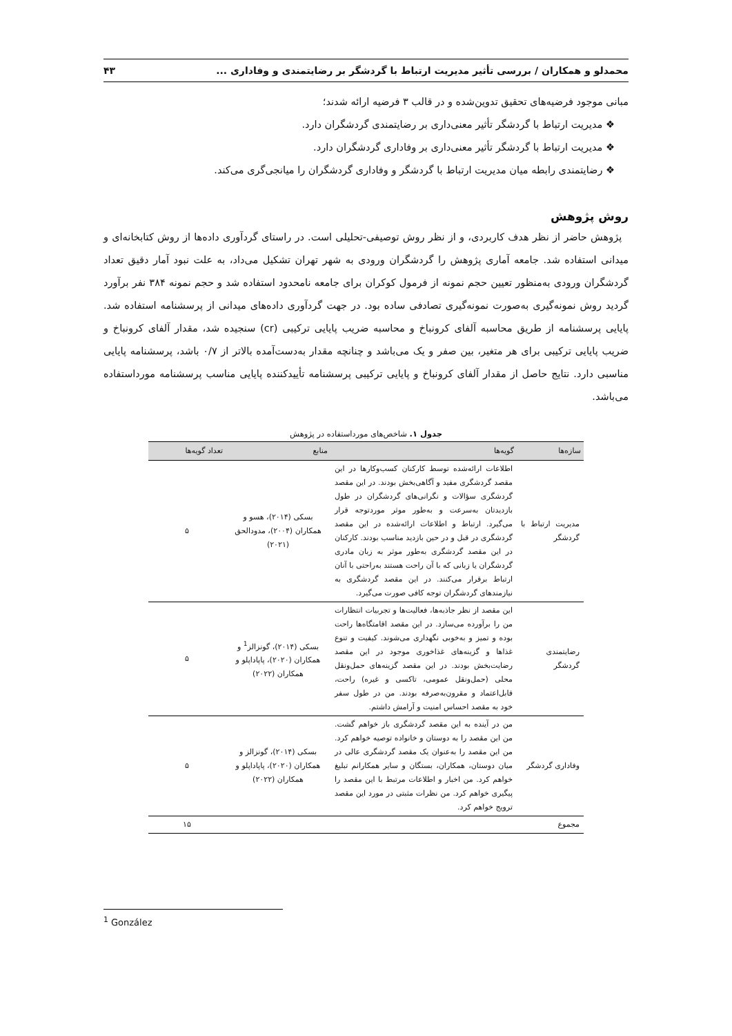محمدلو و همکاران / بررسی تأثیر مدیریت ارتباط با گردشگر بر رضایتمندی و وفاداری ... ۴۳
مبانی موجود فرضیه‌های تحقیق تدوین‌شده و در قالب ۳ فرضیه ارائه شدند؛
❖ مدیریت ارتباط با گردشگر تأثیر معنی‌داری بر رضایتمندی گردشگران دارد.
❖ مدیریت ارتباط با گردشگر تأثیر معنی‌داری بر وفاداری گردشگران دارد.
❖ رضایتمندی رابطه میان مدیریت ارتباط با گردشگر و وفاداری گردشگران را میانجی‌گری می‌کند.
روش پژوهش
پژوهش حاضر از نظر هدف کاربردی، و از نظر روش توصیفی-تحلیلی است. در راستای گردآوری داده‌ها از روش کتابخانه‌ای و میدانی استفاده شد. جامعه آماری پژوهش را گردشگران ورودی به شهر تهران تشکیل می‌داد، به علت نبود آمار دقیق تعداد گردشگران ورودی به‌منظور تعیین حجم نمونه از فرمول کوکران برای جامعه نامحدود استفاده شد و حجم نمونه ۳۸۴ نفر برآورد گردید روش نمونه‌گیری به‌صورت نمونه‌گیری تصادفی ساده بود. در جهت گردآوری داده‌های میدانی از پرسشنامه استفاده شد. پایایی پرسشنامه از طریق محاسبه آلفای کرونباخ و محاسبه ضریب پایایی ترکیبی (cr) سنجیده شد، مقدار آلفای کرونباخ و ضریب پایایی ترکیبی برای هر متغیر، بین صفر و یک می‌باشد و چنانچه مقدار به‌دست‌آمده بالاتر از ۰/۷ باشد، پرسشنامه پایایی مناسبی دارد. نتایج حاصل از مقدار آلفای کرونباخ و پایایی ترکیبی پرسشنامه تأییدکننده پایایی مناسب پرسشنامه مورداستفاده می‌باشد.
جدول ۱. شاخص‌های مورداستفاده در پژوهش
| سازه‌ها | گویه‌ها | منابع | تعداد گویه‌ها |
| --- | --- | --- | --- |
| مدیریت ارتباط با گردشگر | اطلاعات ارائه‌شده توسط کارکنان کسب‌وکارها در این مقصد گردشگری مفید و آگاهی‌بخش بودند. در این مقصد گردشگری سؤالات و نگرانی‌های گردشگران در طول بازدیدتان به‌سرعت و به‌طور موثر موردتوجه قرار می‌گیرد. ارتباط و اطلاعات ارائه‌شده در این مقصد گردشگری در قبل و در حین بازدید مناسب بودند. کارکنان در این مقصد گردشگری به‌طور موثر به زبان مادری گردشگران یا زبانی که با آن راحت هستند به‌راحتی با آنان ارتباط برقرار می‌کنند. در این مقصد گردشگری به نیازمندهای گردشگران توجه کافی صورت می‌گیرد. | بسکی (۲۰۱۴)، هسو و همکاران (۲۰۰۴)، مدودالحق (۲۰۲۱) | ۵ |
| رضایتمندی گردشگر | این مقصد از نظر جاذبه‌ها، فعالیت‌ها و تجربیات انتظارات من را برآورده می‌سازد. در این مقصد اقامتگاه‌ها راحت بوده و تمیز و به‌خوبی نگهداری می‌شوند. کیفیت و تنوع غذاها و گزینه‌های غذاخوری موجود در این مقصد رضایت‌بخش بودند. در این مقصد گزینه‌های حمل‌ونقل محلی (حمل‌ونقل عمومی، تاکسی و غیره) راحت، قابل‌اعتماد و مقرون‌به‌صرفه بودند. من در طول سفر خود به مقصد احساس امنیت و آرامش داشتم. | بسکی (۲۰۱۴)، گونزالز<sup>1</sup> و همکاران (۲۰۲۰)، پاپاداپلو و همکاران (۲۰۲۲) | ۵ |
| وفاداری گردشگر | من در آینده به این مقصد گردشگری باز خواهم گشت. من این مقصد را به دوستان و خانواده توصیه خواهم کرد. من این مقصد را به‌عنوان یک مقصد گردشگری عالی در میان دوستان، همکاران، بستگان و سایر همکارانم تبلیغ خواهم کرد. من اخبار و اطلاعات مرتبط با این مقصد را پیگیری خواهم کرد. من نظرات مثبتی در مورد این مقصد ترویج خواهم کرد. | بسکی (۲۰۱۴)، گونزالز و همکاران (۲۰۲۰)، پاپاداپلو و همکاران (۲۰۲۲) | ۵ |
| مجموع | | | ۱۵ |
<sup>1</sup> González